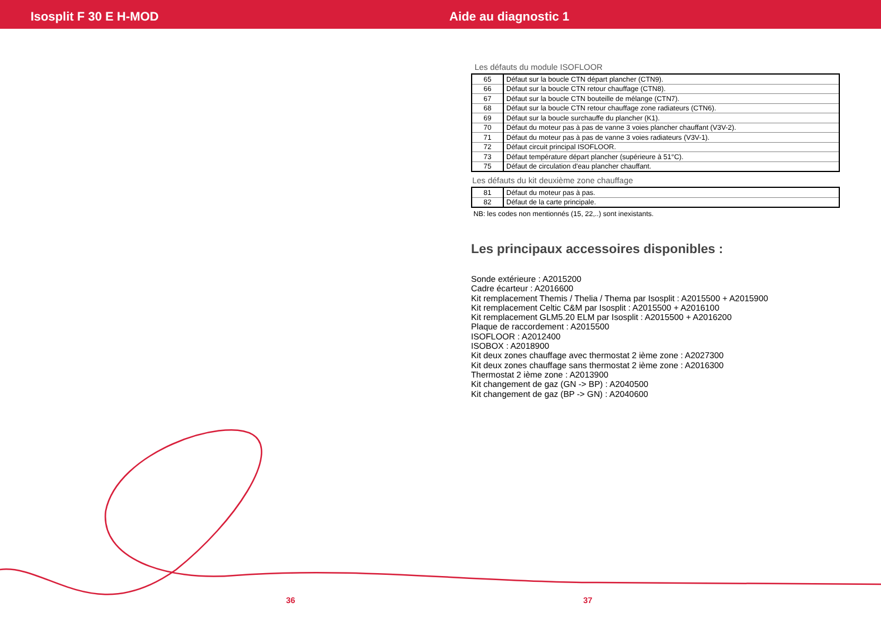Isosplit F 30 E H-MOD Aide au diagnostic 1
Les défauts du module ISOFLOOR
| 65 | Défaut sur la boucle CTN départ plancher (CTN9). |
| 66 | Défaut sur la boucle CTN retour chauffage (CTN8). |
| 67 | Défaut sur la boucle CTN bouteille de mélange (CTN7). |
| 68 | Défaut sur la boucle CTN retour chauffage zone radiateurs (CTN6). |
| 69 | Défaut sur la boucle surchauffe du plancher (K1). |
| 70 | Défaut du moteur pas à pas de vanne 3 voies plancher chauffant (V3V-2). |
| 71 | Défaut du moteur pas à pas de vanne 3 voies radiateurs (V3V-1). |
| 72 | Défaut circuit principal ISOFLOOR. |
| 73 | Défaut température départ plancher (supérieure à 51°C). |
| 75 | Défaut de circulation d'eau plancher chauffant. |
Les défauts du kit deuxième zone chauffage
| 81 | Défaut du moteur pas à pas. |
| 82 | Défaut de la carte principale. |
NB: les codes non mentionnés (15, 22,..) sont inexistants.
Les principaux accessoires disponibles :
Sonde extérieure : A2015200
Cadre écarteur : A2016600
Kit remplacement Themis / Thelia / Thema par Isosplit : A2015500 + A2015900
Kit remplacement Celtic C&M par Isosplit : A2015500 + A2016100
Kit remplacement GLM5.20 ELM par Isosplit : A2015500 + A2016200
Plaque de raccordement : A2015500
ISOFLOOR : A2012400
ISOBOX : A2018900
Kit deux zones chauffage avec thermostat 2 ième zone : A2027300
Kit deux zones chauffage sans thermostat 2 ième zone : A2016300
Thermostat 2 ième zone : A2013900
Kit changement de gaz (GN -> BP) : A2040500
Kit changement de gaz (BP -> GN) : A2040600
36 37